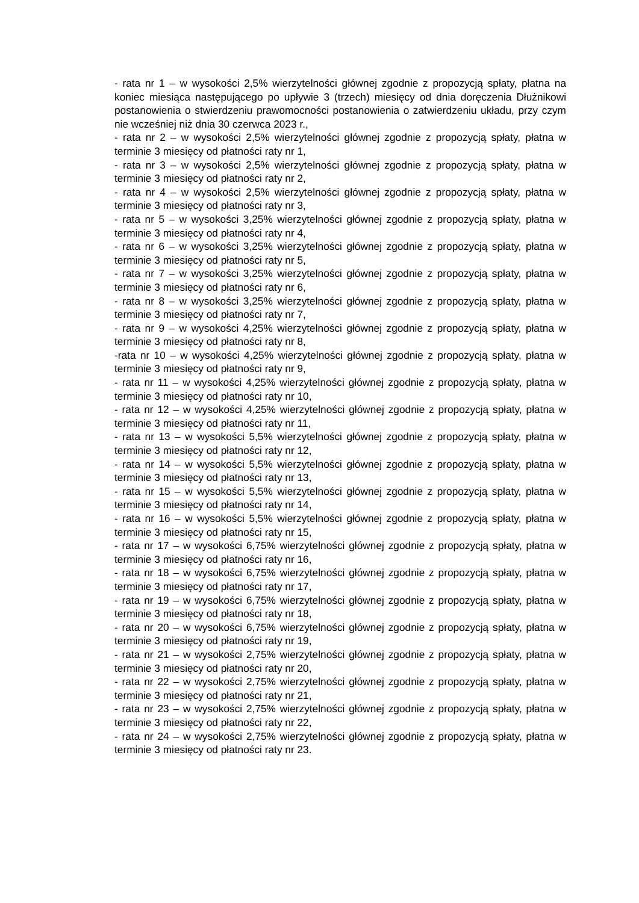- rata nr 1 – w wysokości 2,5% wierzytelności głównej zgodnie z propozycją spłaty, płatna na koniec miesiąca następującego po upływie 3 (trzech) miesięcy od dnia doręczenia Dłużnikowi postanowienia o stwierdzeniu prawomocności postanowienia o zatwierdzeniu układu, przy czym nie wcześniej niż dnia 30 czerwca 2023 r.,
- rata nr 2 – w wysokości 2,5% wierzytelności głównej zgodnie z propozycją spłaty, płatna w terminie 3 miesięcy od płatności raty nr 1,
- rata nr 3 – w wysokości 2,5% wierzytelności głównej zgodnie z propozycją spłaty, płatna w terminie 3 miesięcy od płatności raty nr 2,
- rata nr 4 – w wysokości 2,5% wierzytelności głównej zgodnie z propozycją spłaty, płatna w terminie 3 miesięcy od płatności raty nr 3,
- rata nr 5 – w wysokości 3,25% wierzytelności głównej zgodnie z propozycją spłaty, płatna w terminie 3 miesięcy od płatności raty nr 4,
- rata nr 6 – w wysokości 3,25% wierzytelności głównej zgodnie z propozycją spłaty, płatna w terminie 3 miesięcy od płatności raty nr 5,
- rata nr 7 – w wysokości 3,25% wierzytelności głównej zgodnie z propozycją spłaty, płatna w terminie 3 miesięcy od płatności raty nr 6,
- rata nr 8 – w wysokości 3,25% wierzytelności głównej zgodnie z propozycją spłaty, płatna w terminie 3 miesięcy od płatności raty nr 7,
- rata nr 9 – w wysokości 4,25% wierzytelności głównej zgodnie z propozycją spłaty, płatna w terminie 3 miesięcy od płatności raty nr 8,
-rata nr 10 – w wysokości 4,25% wierzytelności głównej zgodnie z propozycją spłaty, płatna w terminie 3 miesięcy od płatności raty nr 9,
- rata nr 11 – w wysokości 4,25% wierzytelności głównej zgodnie z propozycją spłaty, płatna w terminie 3 miesięcy od płatności raty nr 10,
- rata nr 12 – w wysokości 4,25% wierzytelności głównej zgodnie z propozycją spłaty, płatna w terminie 3 miesięcy od płatności raty nr 11,
- rata nr 13 – w wysokości 5,5% wierzytelności głównej zgodnie z propozycją spłaty, płatna w terminie 3 miesięcy od płatności raty nr 12,
- rata nr 14 – w wysokości 5,5% wierzytelności głównej zgodnie z propozycją spłaty, płatna w terminie 3 miesięcy od płatności raty nr 13,
- rata nr 15 – w wysokości 5,5% wierzytelności głównej zgodnie z propozycją spłaty, płatna w terminie 3 miesięcy od płatności raty nr 14,
- rata nr 16 – w wysokości 5,5% wierzytelności głównej zgodnie z propozycją spłaty, płatna w terminie 3 miesięcy od płatności raty nr 15,
- rata nr 17 – w wysokości 6,75% wierzytelności głównej zgodnie z propozycją spłaty, płatna w terminie 3 miesięcy od płatności raty nr 16,
- rata nr 18 – w wysokości 6,75% wierzytelności głównej zgodnie z propozycją spłaty, płatna w terminie 3 miesięcy od płatności raty nr 17,
- rata nr 19 – w wysokości 6,75% wierzytelności głównej zgodnie z propozycją spłaty, płatna w terminie 3 miesięcy od płatności raty nr 18,
- rata nr 20 – w wysokości 6,75% wierzytelności głównej zgodnie z propozycją spłaty, płatna w terminie 3 miesięcy od płatności raty nr 19,
- rata nr 21 – w wysokości 2,75% wierzytelności głównej zgodnie z propozycją spłaty, płatna w terminie 3 miesięcy od płatności raty nr 20,
- rata nr 22 – w wysokości 2,75% wierzytelności głównej zgodnie z propozycją spłaty, płatna w terminie 3 miesięcy od płatności raty nr 21,
- rata nr 23 – w wysokości 2,75% wierzytelności głównej zgodnie z propozycją spłaty, płatna w terminie 3 miesięcy od płatności raty nr 22,
- rata nr 24 – w wysokości 2,75% wierzytelności głównej zgodnie z propozycją spłaty, płatna w terminie 3 miesięcy od płatności raty nr 23.